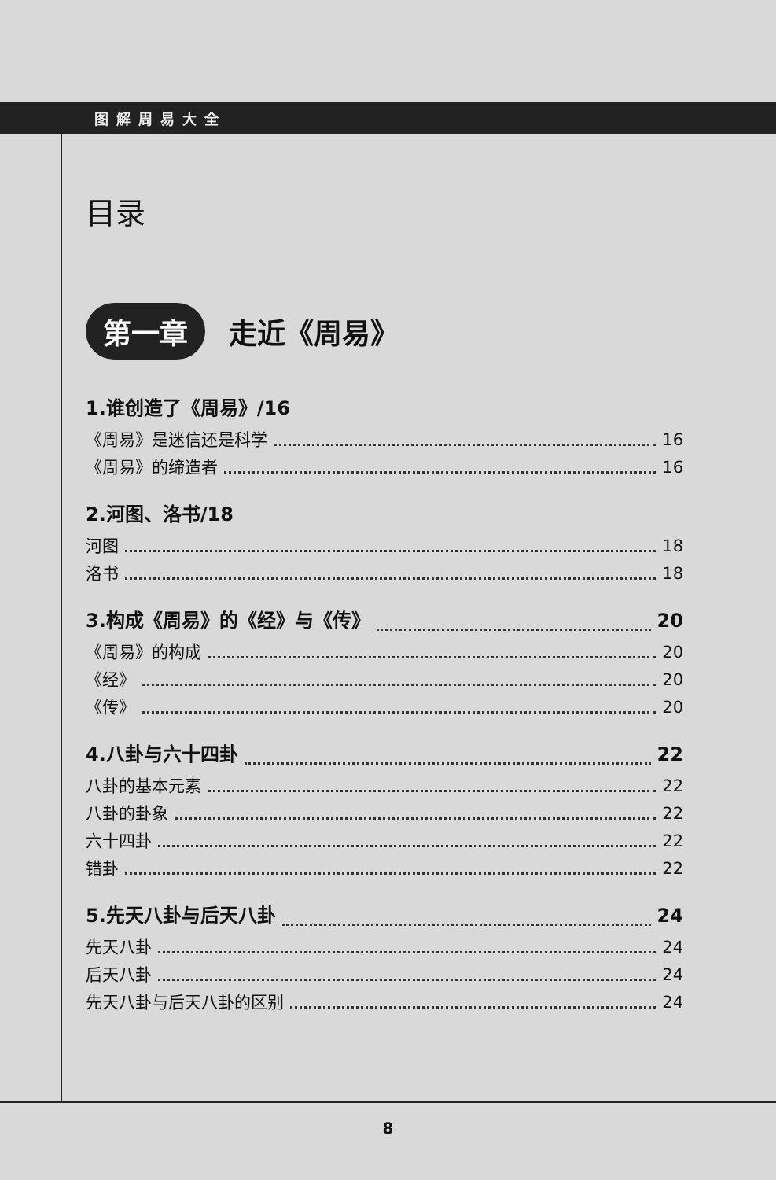图解周易大全
目录
第一章 走近《周易》
1.谁创造了《周易》/16
《周易》是迷信还是科学 16
《周易》的缔造者 16
2.河图、洛书/18
河图 18
洛书 18
3.构成《周易》的《经》与《传》 20
《周易》的构成 20
《经》 20
《传》 20
4.八卦与六十四卦 22
八卦的基本元素 22
八卦的卦象 22
六十四卦 22
错卦 22
5.先天八卦与后天八卦 24
先天八卦 24
后天八卦 24
先天八卦与后天八卦的区别 24
8